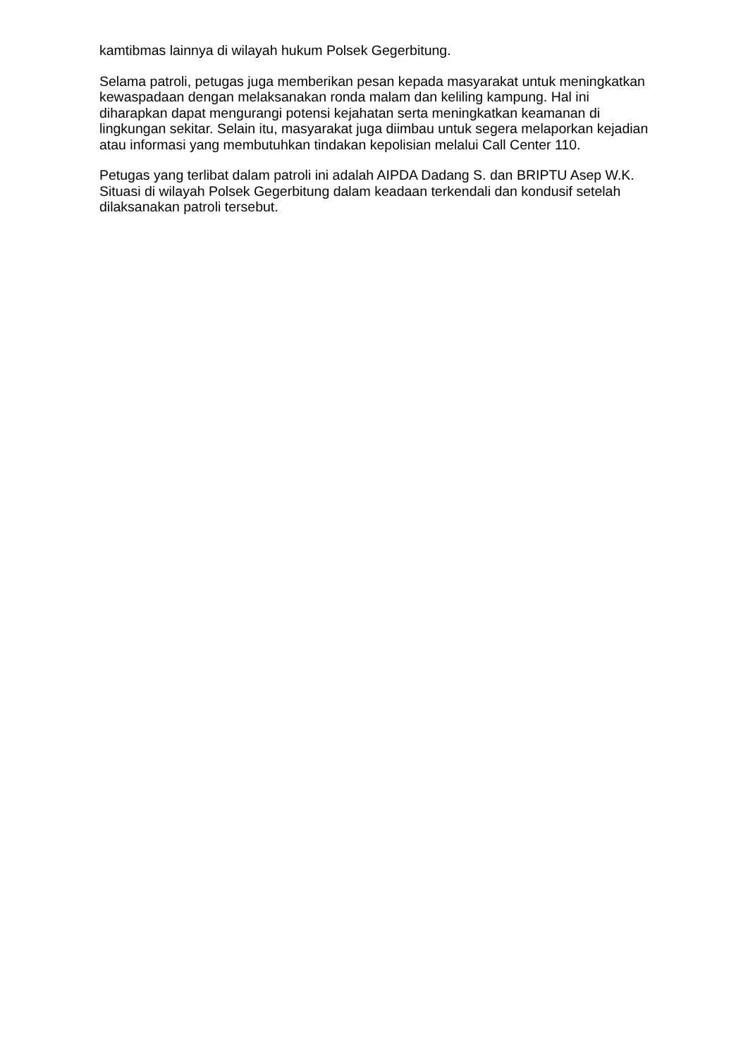kamtibmas lainnya di wilayah hukum Polsek Gegerbitung.
Selama patroli, petugas juga memberikan pesan kepada masyarakat untuk meningkatkan kewaspadaan dengan melaksanakan ronda malam dan keliling kampung. Hal ini diharapkan dapat mengurangi potensi kejahatan serta meningkatkan keamanan di lingkungan sekitar. Selain itu, masyarakat juga diimbau untuk segera melaporkan kejadian atau informasi yang membutuhkan tindakan kepolisian melalui Call Center 110.
Petugas yang terlibat dalam patroli ini adalah AIPDA Dadang S. dan BRIPTU Asep W.K. Situasi di wilayah Polsek Gegerbitung dalam keadaan terkendali dan kondusif setelah dilaksanakan patroli tersebut.